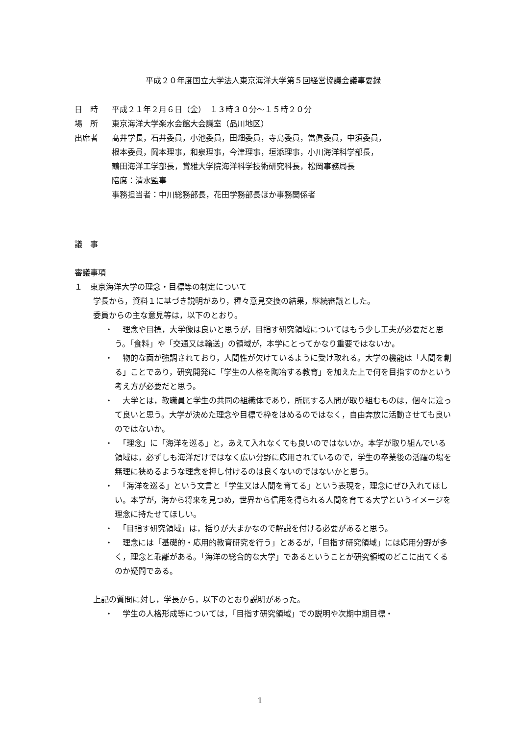平成２０年度国立大学法人東京海洋大学第５回経営協議会議事要録
日　時 平成２１年２月６日（金）　１３時３０分～１５時２０分
場　所 東京海洋大学楽水会館大会議室（品川地区）
出席者 髙井学長，石井委員，小池委員，田畑委員，寺島委員，當眞委員，中須委員，
根本委員，岡本理事，和泉理事，今津理事，垣添理事，小川海洋科学部長，
鶴田海洋工学部長，賞雅大学院海洋科学技術研究科長，松岡事務局長
陪席：清水監事
事務担当者：中川総務部長，花田学務部長ほか事務関係者
議　事
審議事項
１　東京海洋大学の理念・目標等の制定について
学長から，資料１に基づき説明があり，種々意見交換の結果，継続審議とした。
委員からの主な意見等は，以下のとおり。
・　理念や目標，大学像は良いと思うが，目指す研究領域についてはもう少し工夫が必要だと思う。「食料」や「交通又は輸送」の領域が，本学にとってかなり重要ではないか。
・　物的な面が強調されており，人間性が欠けているように受け取れる。大学の機能は「人間を創る」ことであり，研究開発に「学生の人格を陶冶する教育」を加えた上で何を目指すのかという考え方が必要だと思う。
・　大学とは，教職員と学生の共同の組織体であり，所属する人間が取り組むものは，個々に違って良いと思う。大学が決めた理念や目標で枠をはめるのではなく，自由奔放に活動させても良いのではないか。
・　「理念」に「海洋を巡る」と，あえて入れなくても良いのではないか。本学が取り組んでいる領域は，必ずしも海洋だけではなく広い分野に応用されているので，学生の卒業後の活躍の場を無理に狭めるような理念を押し付けるのは良くないのではないかと思う。
・　「海洋を巡る」という文言と「学生又は人間を育てる」という表現を，理念にぜひ入れてほしい。本学が，海から将来を見つめ，世界から信用を得られる人間を育てる大学というイメージを理念に持たせてほしい。
・　「目指す研究領域」は，括りが大まかなので解説を付ける必要があると思う。
・　理念には「基礎的・応用的教育研究を行う」とあるが，「目指す研究領域」には応用分野が多く，理念と乖離がある。「海洋の総合的な大学」であるということが研究領域のどこに出てくるのか疑問である。
上記の質問に対し，学長から，以下のとおり説明があった。
・　学生の人格形成等については，「目指す研究領域」での説明や次期中期目標・
1